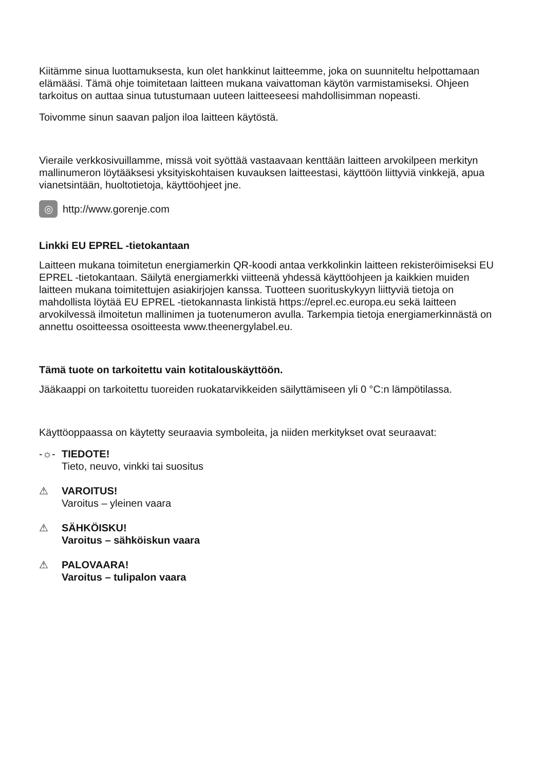Kiitämme sinua luottamuksesta, kun olet hankkinut laitteemme, joka on suunniteltu helpottamaan elämääsi. Tämä ohje toimitetaan laitteen mukana vaivattoman käytön varmistamiseksi. Ohjeen tarkoitus on auttaa sinua tutustumaan uuteen laitteeseesi mahdollisimman nopeasti.
Toivomme sinun saavan paljon iloa laitteen käytöstä.
Vieraile verkkosivuillamme, missä voit syöttää vastaavaan kenttään laitteen arvokilpeen merkityn mallinumeron löytääksesi yksityiskohtaisen kuvauksen laitteestasi, käyttöön liittyviä vinkkejä, apua vianetsintään, huoltotietoja, käyttöohjeet jne.
◎
http://www.gorenje.com
Linkki EU EPREL -tietokantaan
Laitteen mukana toimitetun energiamerkin QR-koodi antaa verkkolinkin laitteen rekisteröimiseksi EU EPREL -tietokantaan. Säilytä energiamerkki viitteenä yhdessä käyttöohjeen ja kaikkien muiden laitteen mukana toimitettujen asiakirjojen kanssa. Tuotteen suorituskykyyn liittyviä tietoja on mahdollista löytää EU EPREL -tietokannasta linkistä https://eprel.ec.europa.eu sekä laitteen arvokilvessä ilmoitetun mallinimen ja tuotenumeron avulla. Tarkempia tietoja energiamerkinnästä on annettu osoitteessa osoitteesta www.theenergylabel.eu.
Tämä tuote on tarkoitettu vain kotitalouskäyttöön.
Jääkaappi on tarkoitettu tuoreiden ruokatarvikkeiden säilyttämiseen yli 0 °C:n lämpötilassa.
Käyttöoppaassa on käytetty seuraavia symboleita, ja niiden merkitykset ovat seuraavat:
-☼- TIEDOTE!
Tieto, neuvo, vinkki tai suositus
⚠ VAROITUS!
Varoitus – yleinen vaara
⚠ SÄHKÖISKU!
Varoitus – sähköiskun vaara
⚠ PALOVAARA!
Varoitus – tulipalon vaara